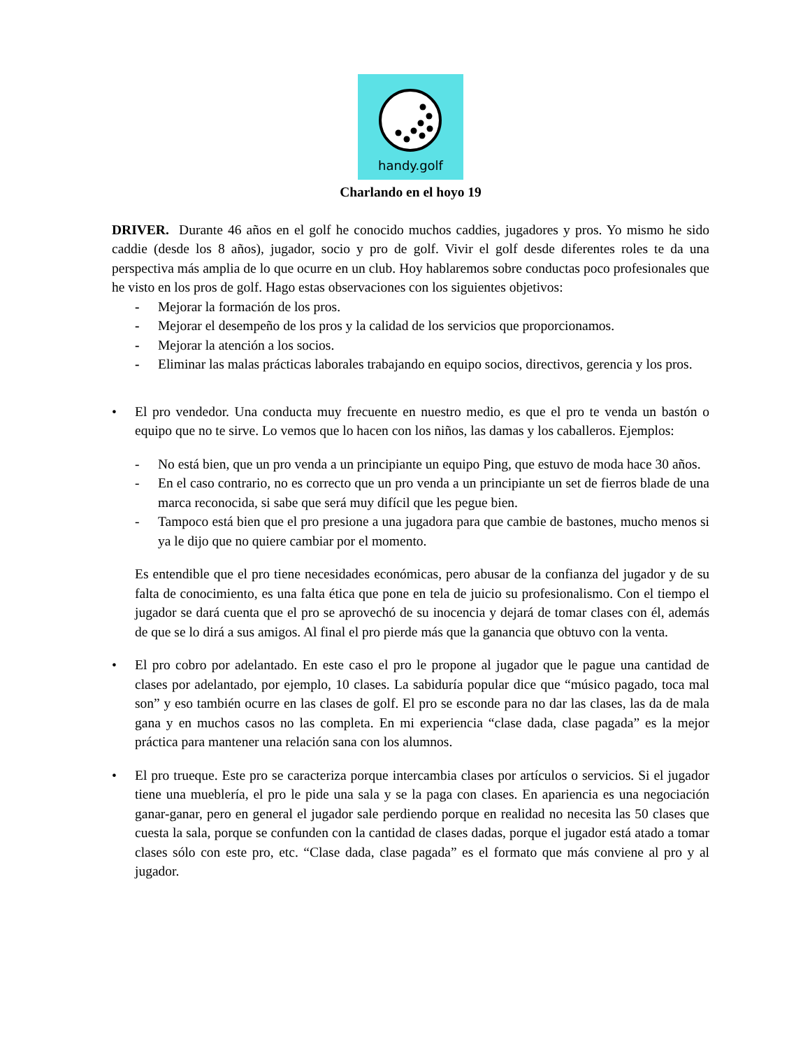handy.golf
Charlando en el hoyo 19
DRIVER. Durante 46 años en el golf he conocido muchos caddies, jugadores y pros. Yo mismo he sido caddie (desde los 8 años), jugador, socio y pro de golf. Vivir el golf desde diferentes roles te da una perspectiva más amplia de lo que ocurre en un club. Hoy hablaremos sobre conductas poco profesionales que he visto en los pros de golf. Hago estas observaciones con los siguientes objetivos:
- Mejorar la formación de los pros.
- Mejorar el desempeño de los pros y la calidad de los servicios que proporcionamos.
- Mejorar la atención a los socios.
- Eliminar las malas prácticas laborales trabajando en equipo socios, directivos, gerencia y los pros.
• El pro vendedor. Una conducta muy frecuente en nuestro medio, es que el pro te venda un bastón o equipo que no te sirve. Lo vemos que lo hacen con los niños, las damas y los caballeros. Ejemplos:
- No está bien, que un pro venda a un principiante un equipo Ping, que estuvo de moda hace 30 años.
- En el caso contrario, no es correcto que un pro venda a un principiante un set de fierros blade de una marca reconocida, si sabe que será muy difícil que les pegue bien.
- Tampoco está bien que el pro presione a una jugadora para que cambie de bastones, mucho menos si ya le dijo que no quiere cambiar por el momento.
Es entendible que el pro tiene necesidades económicas, pero abusar de la confianza del jugador y de su falta de conocimiento, es una falta ética que pone en tela de juicio su profesionalismo. Con el tiempo el jugador se dará cuenta que el pro se aprovechó de su inocencia y dejará de tomar clases con él, además de que se lo dirá a sus amigos. Al final el pro pierde más que la ganancia que obtuvo con la venta.
• El pro cobro por adelantado. En este caso el pro le propone al jugador que le pague una cantidad de clases por adelantado, por ejemplo, 10 clases. La sabiduría popular dice que “músico pagado, toca mal son” y eso también ocurre en las clases de golf. El pro se esconde para no dar las clases, las da de mala gana y en muchos casos no las completa. En mi experiencia “clase dada, clase pagada” es la mejor práctica para mantener una relación sana con los alumnos.
• El pro trueque. Este pro se caracteriza porque intercambia clases por artículos o servicios. Si el jugador tiene una mueblería, el pro le pide una sala y se la paga con clases. En apariencia es una negociación ganar-ganar, pero en general el jugador sale perdiendo porque en realidad no necesita las 50 clases que cuesta la sala, porque se confunden con la cantidad de clases dadas, porque el jugador está atado a tomar clases sólo con este pro, etc. “Clase dada, clase pagada” es el formato que más conviene al pro y al jugador.